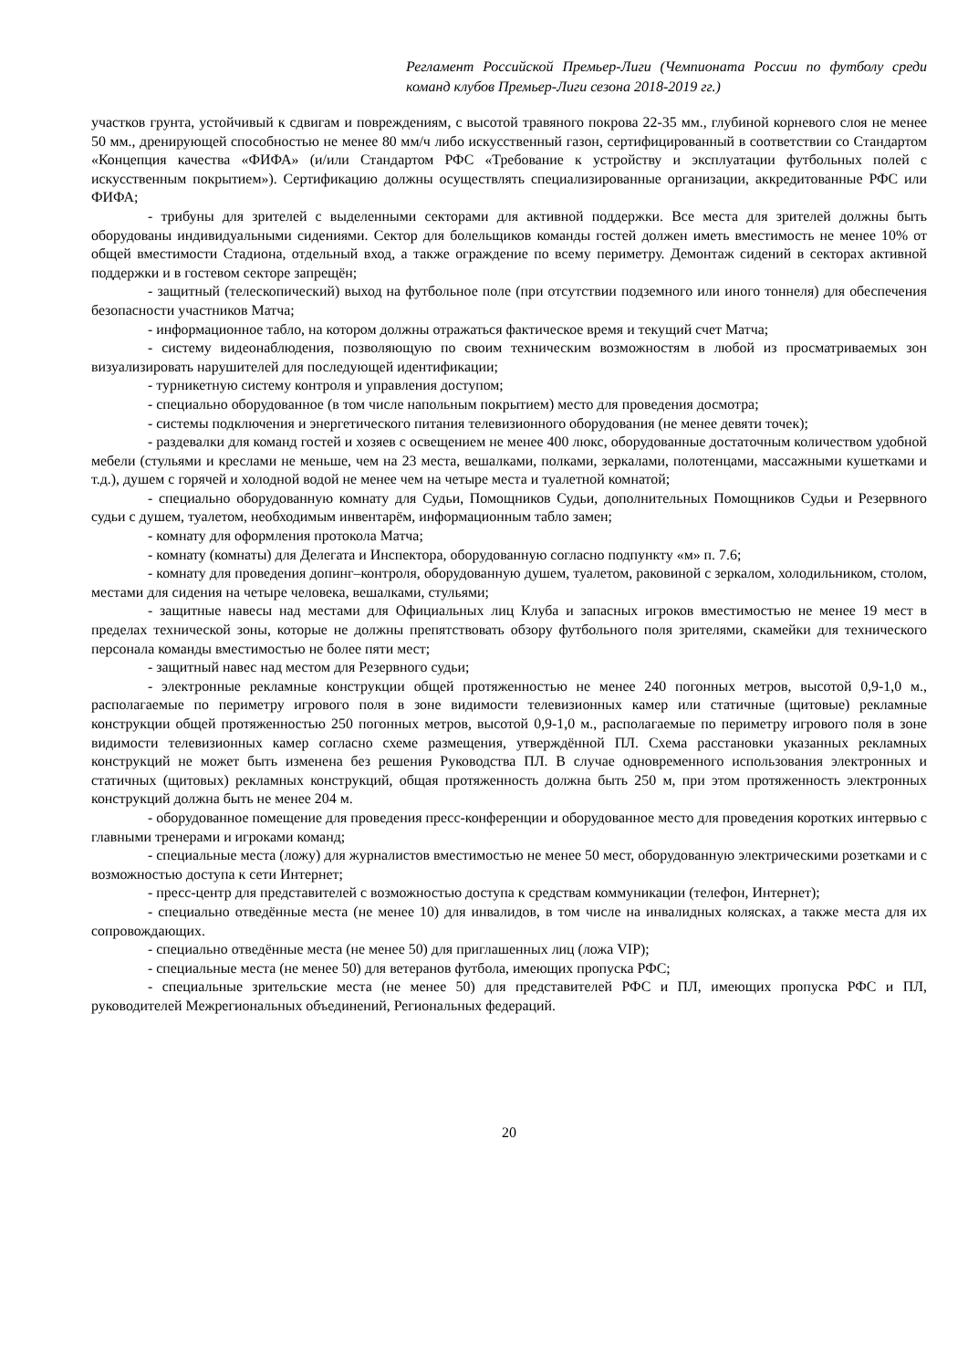Регламент Российской Премьер-Лиги (Чемпионата России по футболу среди команд клубов Премьер-Лиги сезона 2018-2019 гг.)
участков грунта, устойчивый к сдвигам и повреждениям, с высотой травяного покрова 22-35 мм., глубиной корневого слоя не менее 50 мм., дренирующей способностью не менее 80 мм/ч либо искусственный газон, сертифицированный в соответствии со Стандартом «Концепция качества «ФИФА» (и/или Стандартом РФС «Требование к устройству и эксплуатации футбольных полей с искусственным покрытием»). Сертификацию должны осуществлять специализированные организации, аккредитованные РФС или ФИФА;
- трибуны для зрителей с выделенными секторами для активной поддержки. Все места для зрителей должны быть оборудованы индивидуальными сидениями. Сектор для болельщиков команды гостей должен иметь вместимость не менее 10% от общей вместимости Стадиона, отдельный вход, а также ограждение по всему периметру. Демонтаж сидений в секторах активной поддержки и в гостевом секторе запрещён;
- защитный (телескопический) выход на футбольное поле (при отсутствии подземного или иного тоннеля) для обеспечения безопасности участников Матча;
- информационное табло, на котором должны отражаться фактическое время и текущий счет Матча;
- систему видеонаблюдения, позволяющую по своим техническим возможностям в любой из просматриваемых зон визуализировать нарушителей для последующей идентификации;
- турникетную систему контроля и управления доступом;
- специально оборудованное (в том числе напольным покрытием) место для проведения досмотра;
- системы подключения и энергетического питания телевизионного оборудования (не менее девяти точек);
- раздевалки для команд гостей и хозяев с освещением не менее 400 люкс, оборудованные достаточным количеством удобной мебели (стульями и креслами не меньше, чем на 23 места, вешалками, полками, зеркалами, полотенцами, массажными кушетками и т.д.), душем с горячей и холодной водой не менее чем на четыре места и туалетной комнатой;
- специально оборудованную комнату для Судьи, Помощников Судьи, дополнительных Помощников Судьи и Резервного судьи с душем, туалетом, необходимым инвентарём, информационным табло замен;
- комнату для оформления протокола Матча;
- комнату (комнаты) для Делегата и Инспектора, оборудованную согласно подпункту «м» п. 7.6;
- комнату для проведения допинг–контроля, оборудованную душем, туалетом, раковиной с зеркалом, холодильником, столом, местами для сидения на четыре человека, вешалками, стульями;
- защитные навесы над местами для Официальных лиц Клуба и запасных игроков вместимостью не менее 19 мест в пределах технической зоны, которые не должны препятствовать обзору футбольного поля зрителями, скамейки для технического персонала команды вместимостью не более пяти мест;
- защитный навес над местом для Резервного судьи;
- электронные рекламные конструкции общей протяженностью не менее 240 погонных метров, высотой 0,9-1,0 м., располагаемые по периметру игрового поля в зоне видимости телевизионных камер или статичные (щитовые) рекламные конструкции общей протяженностью 250 погонных метров, высотой 0,9-1,0 м., располагаемые по периметру игрового поля в зоне видимости телевизионных камер согласно схеме размещения, утверждённой ПЛ. Схема расстановки указанных рекламных конструкций не может быть изменена без решения Руководства ПЛ. В случае одновременного использования электронных и статичных (щитовых) рекламных конструкций, общая протяженность должна быть 250 м, при этом протяженность электронных конструкций должна быть не менее 204 м.
- оборудованное помещение для проведения пресс-конференции и оборудованное место для проведения коротких интервью с главными тренерами и игроками команд;
- специальные места (ложу) для журналистов вместимостью не менее 50 мест, оборудованную электрическими розетками и с возможностью доступа к сети Интернет;
- пресс-центр для представителей с возможностью доступа к средствам коммуникации (телефон, Интернет);
- специально отведённые места (не менее 10) для инвалидов, в том числе на инвалидных колясках, а также места для их сопровождающих.
- специально отведённые места (не менее 50) для приглашенных лиц (ложа VIP);
- специальные места (не менее 50) для ветеранов футбола, имеющих пропуска РФС;
- специальные зрительские места (не менее 50) для представителей РФС и ПЛ, имеющих пропуска РФС и ПЛ, руководителей Межрегиональных объединений, Региональных федераций.
20